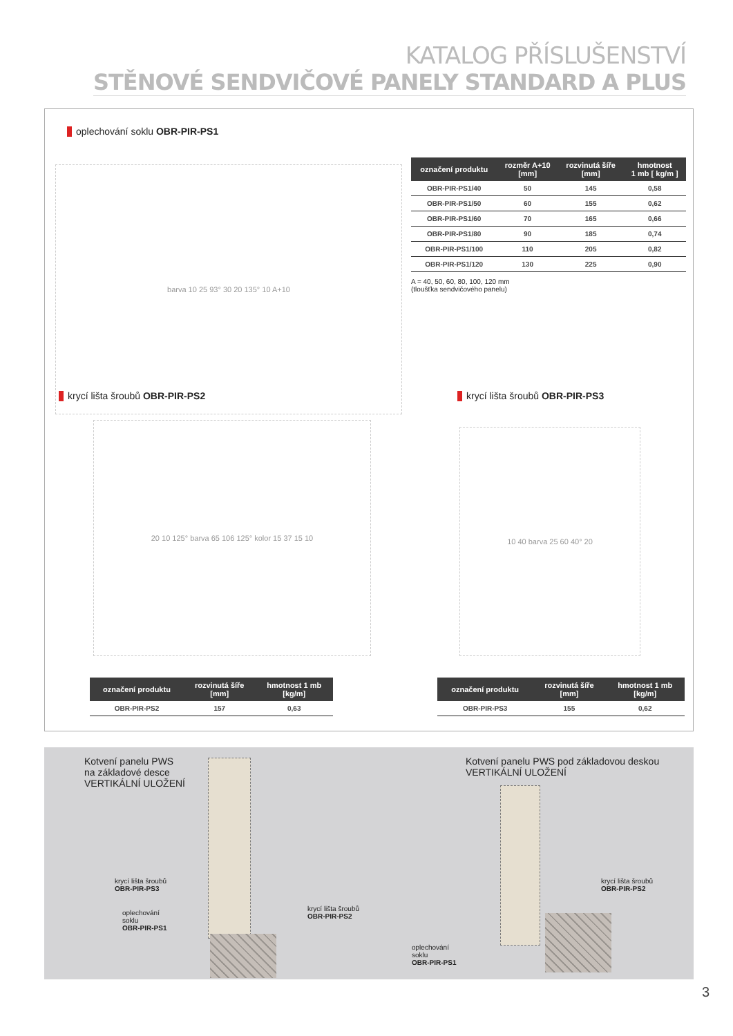KATALOG PŘÍSLUŠENSTVÍ
STĚNOVÉ SENDVIČOVÉ PANELY STANDARD A PLUS
oplechování soklu OBR-PIR-PS1
barva 10 25 93° 30 20 135° 10 A+10
| označení produktu | rozměr A+10 [mm] | rozvinutá šíře [mm] | hmotnost 1 mb [ kg/m ] |
| --- | --- | --- | --- |
| OBR-PIR-PS1/40 | 50 | 145 | 0,58 |
| OBR-PIR-PS1/50 | 60 | 155 | 0,62 |
| OBR-PIR-PS1/60 | 70 | 165 | 0,66 |
| OBR-PIR-PS1/80 | 90 | 185 | 0,74 |
| OBR-PIR-PS1/100 | 110 | 205 | 0,82 |
| OBR-PIR-PS1/120 | 130 | 225 | 0,90 |
A = 40, 50, 60, 80, 100, 120 mm
(tloušťka sendvičového panelu)
krycí lišta šroubů OBR-PIR-PS2 krycí lišta šroubů OBR-PIR-PS3
20 10 125° barva 65 106 125° kolor 15 37 15 10
10 40 barva 25 60 40° 20
| označení produktu | rozvinutá šíře [mm] | hmotnost 1 mb [kg/m] |
| --- | --- | --- |
| OBR-PIR-PS2 | 157 | 0,63 |
| označení produktu | rozvinutá šíře [mm] | hmotnost 1 mb [kg/m] |
| --- | --- | --- |
| OBR-PIR-PS3 | 155 | 0,62 |
Kotvení panelu PWS
na základové desce
VERTIKÁLNÍ ULOŽENÍ
Kotvení panelu PWS pod základovou deskou
VERTIKÁLNÍ ULOŽENÍ
krycí lišta šroubů
OBR-PIR-PS3
oplechování
soklu
OBR-PIR-PS1
krycí lišta šroubů
OBR-PIR-PS2
krycí lišta šroubů
OBR-PIR-PS2
oplechování
soklu
OBR-PIR-PS1
3